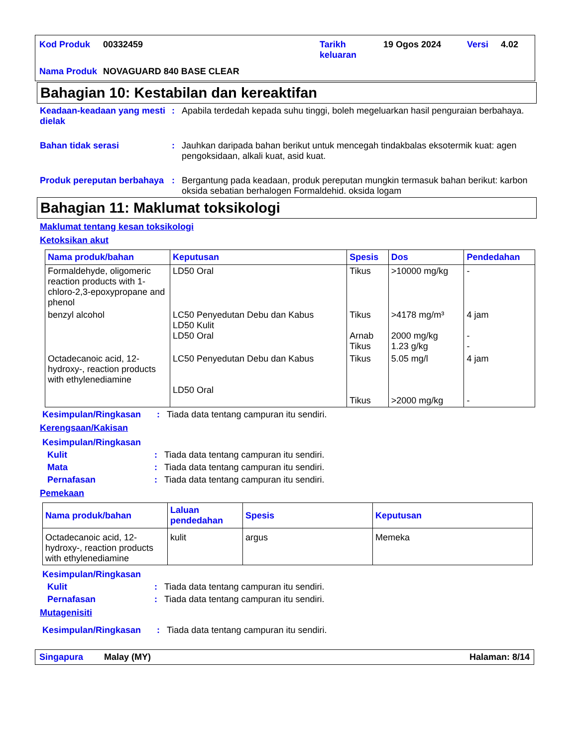| Kod Produk | 00332459 | Tarikh keluaran | 19 Ogos 2024 | Versi | 4.02 |
| Nama Produk | NOVAGUARD 840 BASE CLEAR | | | | |
Bahagian 10: Kestabilan dan kereaktifan
Keadaan-keadaan yang mesti dielak
: Apabila terdedah kepada suhu tinggi, boleh megeluarkan hasil penguraian berbahaya.
Bahan tidak serasi : Jauhkan daripada bahan berikut untuk mencegah tindakbalas eksotermik kuat: agen pengoksidaan, alkali kuat, asid kuat.
Produk pereputan berbahaya
: Bergantung pada keadaan, produk pereputan mungkin termasuk bahan berikut: karbon oksida sebatian berhalogen Formaldehid. oksida logam
Bahagian 11: Maklumat toksikologi
Maklumat tentang kesan toksikologi
Ketoksikan akut
| Nama produk/bahan | Keputusan | Spesis | Dos | Pendedahan |
| --- | --- | --- | --- | --- |
| Formaldehyde, oligomeric reaction products with 1-chloro-2,3-epoxypropane and phenol | LD50 Oral | Tikus | >10000 mg/kg | - |
| benzyl alcohol | LC50 Penyedutan Debu dan Kabus LD50 Kulit LD50 Oral | Tikus Arnab Tikus | >4178 mg/m³ 2000 mg/kg 1.23 g/kg | 4 jam - - |
| Octadecanoic acid, 12-hydroxy-, reaction products with ethylenediamine | LC50 Penyedutan Debu dan Kabus LD50 Oral | Tikus Tikus | 5.05 mg/l >2000 mg/kg | 4 jam - |
Kesimpulan/Ringkasan : Tiada data tentang campuran itu sendiri.
Kerengsaan/Kakisan
Kesimpulan/Ringkasan
Kulit : Tiada data tentang campuran itu sendiri.
Mata : Tiada data tentang campuran itu sendiri.
Pernafasan : Tiada data tentang campuran itu sendiri.
Pemekaan
| Nama produk/bahan | Laluan pendedahan | Spesis | Keputusan |
| --- | --- | --- | --- |
| Octadecanoic acid, 12-hydroxy-, reaction products with ethylenediamine | kulit | argus | Memeka |
Kesimpulan/Ringkasan
Kulit : Tiada data tentang campuran itu sendiri.
Pernafasan : Tiada data tentang campuran itu sendiri.
Mutagenisiti
Kesimpulan/Ringkasan : Tiada data tentang campuran itu sendiri.
Singapura Malay (MY) Halaman: 8/14